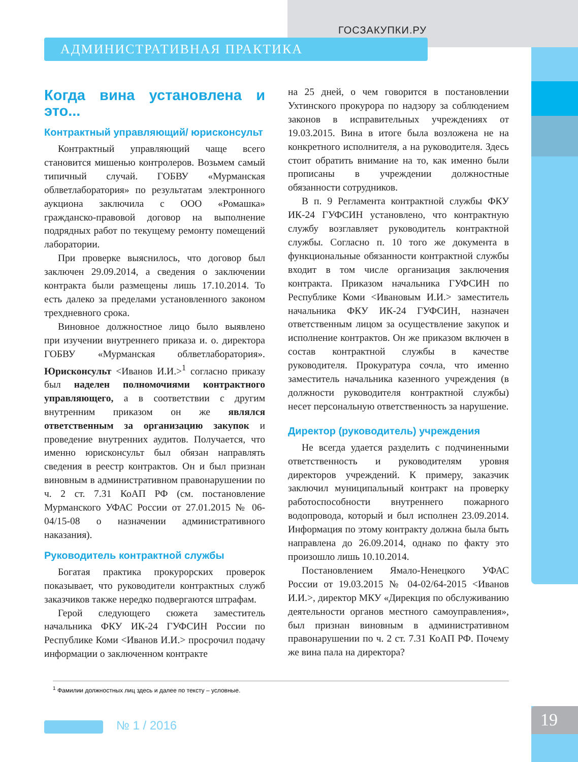ГОСЗАКУПКИ.РУ
АДМИНИСТРАТИВНАЯ ПРАКТИКА
Когда вина установлена и это...
Контрактный управляющий/ юрисконсульт
Контрактный управляющий чаще всего становится мишенью контролеров. Возьмем самый типичный случай. ГОБВУ «Мурманская облветлаборатория» по результатам электронного аукциона заключила с ООО «Ромашка» гражданско-правовой договор на выполнение подрядных работ по текущему ремонту помещений лаборатории.
При проверке выяснилось, что договор был заключен 29.09.2014, а сведения о заключении контракта были размещены лишь 17.10.2014. То есть далеко за пределами установленного законом трехдневного срока.
Виновное должностное лицо было выявлено при изучении внутреннего приказа и. о. директора ГОБВУ «Мурманская облветлаборатория». Юрисконсульт <Иванов И.И.><sup>1</sup> согласно приказу был наделен полномочиями контрактного управляющего, а в соответствии с другим внутренним приказом он же являлся ответственным за организацию закупок и проведение внутренних аудитов. Получается, что именно юрисконсульт был обязан направлять сведения в реестр контрактов. Он и был признан виновным в административном правонарушении по ч. 2 ст. 7.31 КоАП РФ (см. постановление Мурманского УФАС России от 27.01.2015 № 06-04/15-08 о назначении административного наказания).
Руководитель контрактной службы
Богатая практика прокурорских проверок показывает, что руководители контрактных служб заказчиков также нередко подвергаются штрафам.
Герой следующего сюжета заместитель начальника ФКУ ИК-24 ГУФСИН России по Республике Коми <Иванов И.И.> просрочил подачу информации о заключенном контракте
на 25 дней, о чем говорится в постановлении Ухтинского прокурора по надзору за соблюдением законов в исправительных учреждениях от 19.03.2015. Вина в итоге была возложена не на конкретного исполнителя, а на руководителя. Здесь стоит обратить внимание на то, как именно были прописаны в учреждении должностные обязанности сотрудников.
В п. 9 Регламента контрактной службы ФКУ ИК-24 ГУФСИН установлено, что контрактную службу возглавляет руководитель контрактной службы. Согласно п. 10 того же документа в функциональные обязанности контрактной службы входит в том числе организация заключения контракта. Приказом начальника ГУФСИН по Республике Коми <Ивановым И.И.> заместитель начальника ФКУ ИК-24 ГУФСИН, назначен ответственным лицом за осуществление закупок и исполнение контрактов. Он же приказом включен в состав контрактной службы в качестве руководителя. Прокуратура сочла, что именно заместитель начальника казенного учреждения (в должности руководителя контрактной службы) несет персональную ответственность за нарушение.
Директор (руководитель) учреждения
Не всегда удается разделить с подчиненными ответственность и руководителям уровня директоров учреждений. К примеру, заказчик заключил муниципальный контракт на проверку работоспособности внутреннего пожарного водопровода, который и был исполнен 23.09.2014. Информация по этому контракту должна была быть направлена до 26.09.2014, однако по факту это произошло лишь 10.10.2014.
Постановлением Ямало-Ненецкого УФАС России от 19.03.2015 № 04-02/64-2015 <Иванов И.И.>, директор МКУ «Дирекция по обслуживанию деятельности органов местного самоуправления», был признан виновным в административном правонарушении по ч. 2 ст. 7.31 КоАП РФ. Почему же вина пала на директора?
<sup>1</sup> Фамилии должностных лиц здесь и далее по тексту – условные.
№ 1 / 2016 19